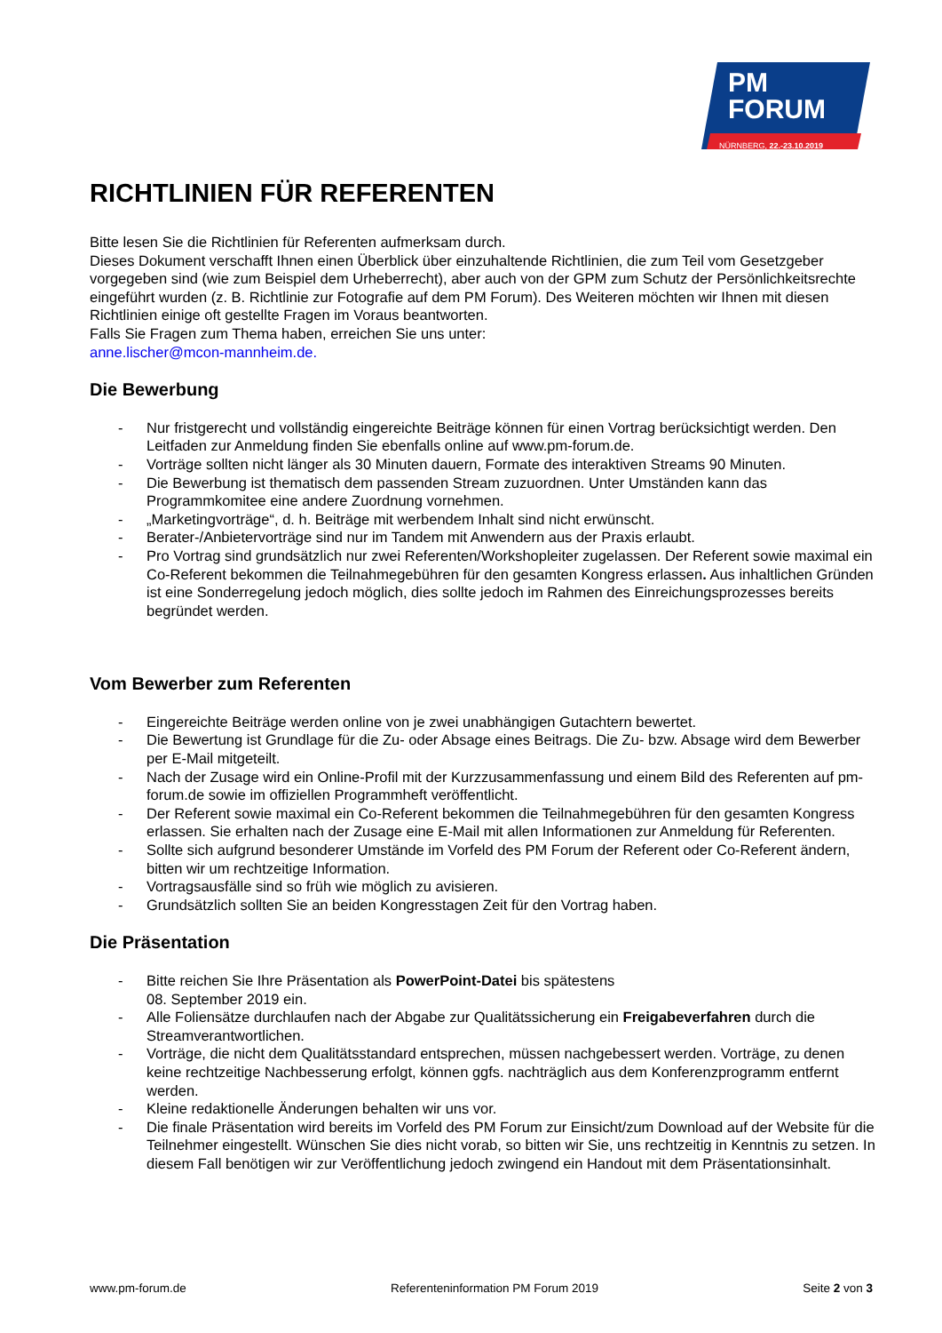PM
FORUM
NÜRNBERG, 22.-23.10.2019
RICHTLINIEN FÜR REFERENTEN
Bitte lesen Sie die Richtlinien für Referenten aufmerksam durch.
Dieses Dokument verschafft Ihnen einen Überblick über einzuhaltende Richtlinien, die zum Teil vom Gesetzgeber vorgegeben sind (wie zum Beispiel dem Urheberrecht), aber auch von der GPM zum Schutz der Persönlichkeitsrechte eingeführt wurden (z. B. Richtlinie zur Fotografie auf dem PM Forum). Des Weiteren möchten wir Ihnen mit diesen Richtlinien einige oft gestellte Fragen im Voraus beantworten.
Falls Sie Fragen zum Thema haben, erreichen Sie uns unter:
anne.lischer@mcon-mannheim.de.
Die Bewerbung
- Nur fristgerecht und vollständig eingereichte Beiträge können für einen Vortrag berücksichtigt werden. Den Leitfaden zur Anmeldung finden Sie ebenfalls online auf www.pm-forum.de.
- Vorträge sollten nicht länger als 30 Minuten dauern, Formate des interaktiven Streams 90 Minuten.
- Die Bewerbung ist thematisch dem passenden Stream zuzuordnen. Unter Umständen kann das Programmkomitee eine andere Zuordnung vornehmen.
- „Marketingvorträge“, d. h. Beiträge mit werbendem Inhalt sind nicht erwünscht.
- Berater-/Anbietervorträge sind nur im Tandem mit Anwendern aus der Praxis erlaubt.
- Pro Vortrag sind grundsätzlich nur zwei Referenten/Workshopleiter zugelassen. Der Referent sowie maximal ein Co-Referent bekommen die Teilnahmegebühren für den gesamten Kongress erlassen. Aus inhaltlichen Gründen ist eine Sonderregelung jedoch möglich, dies sollte jedoch im Rahmen des Einreichungsprozesses bereits begründet werden.
Vom Bewerber zum Referenten
- Eingereichte Beiträge werden online von je zwei unabhängigen Gutachtern bewertet.
- Die Bewertung ist Grundlage für die Zu- oder Absage eines Beitrags. Die Zu- bzw. Absage wird dem Bewerber per E-Mail mitgeteilt.
- Nach der Zusage wird ein Online-Profil mit der Kurzzusammenfassung und einem Bild des Referenten auf pm-forum.de sowie im offiziellen Programmheft veröffentlicht.
- Der Referent sowie maximal ein Co-Referent bekommen die Teilnahmegebühren für den gesamten Kongress erlassen. Sie erhalten nach der Zusage eine E-Mail mit allen Informationen zur Anmeldung für Referenten.
- Sollte sich aufgrund besonderer Umstände im Vorfeld des PM Forum der Referent oder Co-Referent ändern, bitten wir um rechtzeitige Information.
- Vortragsausfälle sind so früh wie möglich zu avisieren.
- Grundsätzlich sollten Sie an beiden Kongresstagen Zeit für den Vortrag haben.
Die Präsentation
- Bitte reichen Sie Ihre Präsentation als PowerPoint-Datei bis spätestens
08. September 2019 ein.
- Alle Foliensätze durchlaufen nach der Abgabe zur Qualitätssicherung ein Freigabeverfahren durch die Streamverantwortlichen.
- Vorträge, die nicht dem Qualitätsstandard entsprechen, müssen nachgebessert werden. Vorträge, zu denen keine rechtzeitige Nachbesserung erfolgt, können ggfs. nachträglich aus dem Konferenzprogramm entfernt werden.
- Kleine redaktionelle Änderungen behalten wir uns vor.
- Die finale Präsentation wird bereits im Vorfeld des PM Forum zur Einsicht/zum Download auf der Website für die Teilnehmer eingestellt. Wünschen Sie dies nicht vorab, so bitten wir Sie, uns rechtzeitig in Kenntnis zu setzen. In diesem Fall benötigen wir zur Veröffentlichung jedoch zwingend ein Handout mit dem Präsentationsinhalt.
www.pm-forum.de Referenteninformation PM Forum 2019 Seite 2 von 3